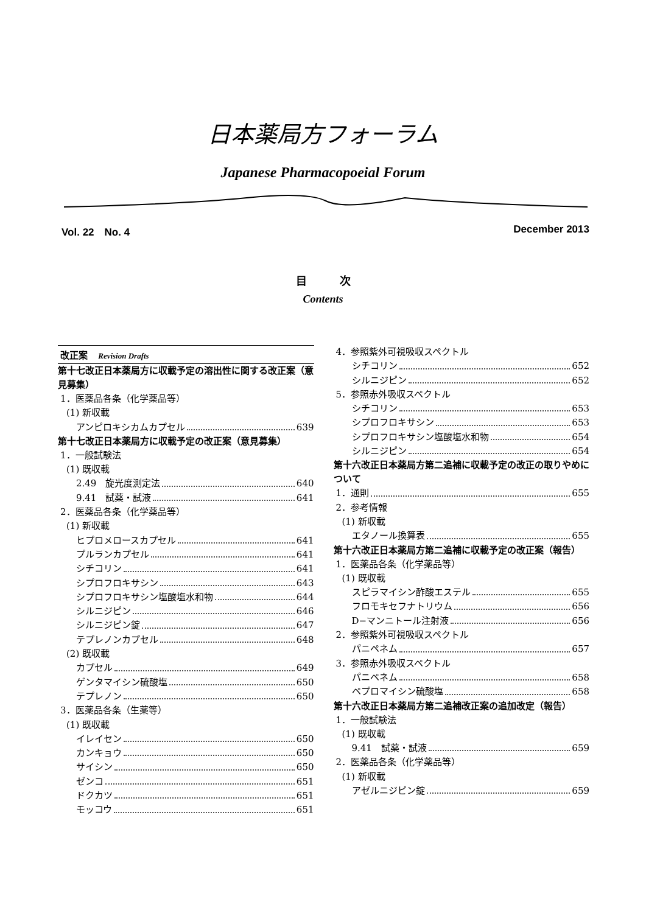日本薬局方フォーラム
Japanese Pharmacopoeial Forum
Vol. 22　No. 4 December 2013
目　　　次
Contents
改正案 Revision Drafts
第十七改正日本薬局方に収載予定の溶出性に関する改正案（意見募集）
1．医薬品各条（化学薬品等）
(1) 新収載
アンピロキシカムカプセル 639
第十七改正日本薬局方に収載予定の改正案（意見募集）
1．一般試験法
(1) 既収載
2.49　旋光度測定法 640
9.41　試薬・試液 641
2．医薬品各条（化学薬品等）
(1) 新収載
ヒプロメロースカプセル 641
プルランカプセル 641
シチコリン 641
シプロフロキサシン 643
シプロフロキサシン塩酸塩水和物 644
シルニジピン 646
シルニジピン錠 647
テプレノンカプセル 648
(2) 既収載
カプセル 649
ゲンタマイシン硫酸塩 650
テプレノン 650
3．医薬品各条（生薬等）
(1) 既収載
イレイセン 650
カンキョウ 650
サイシン 650
ゼンコ 651
ドクカツ 651
モッコウ 651
4．参照紫外可視吸収スペクトル
シチコリン 652
シルニジピン 652
5．参照赤外吸収スペクトル
シチコリン 653
シプロフロキサシン 653
シプロフロキサシン塩酸塩水和物 654
シルニジピン 654
第十六改正日本薬局方第二追補に収載予定の改正の取りやめについて
1．通則 655
2．参考情報
(1) 新収載
エタノール換算表 655
第十六改正日本薬局方第二追補に収載予定の改正案（報告）
1．医薬品各条（化学薬品等）
(1) 既収載
スピラマイシン酢酸エステル 655
フロモキセフナトリウム 656
D−マンニトール注射液 656
2．参照紫外可視吸収スペクトル
パニペネム 657
3．参照赤外吸収スペクトル
パニペネム 658
ペプロマイシン硫酸塩 658
第十六改正日本薬局方第二追補改正案の追加改定（報告）
1．一般試験法
(1) 既収載
9.41　試薬・試液 659
2．医薬品各条（化学薬品等）
(1) 新収載
アゼルニジピン錠 659